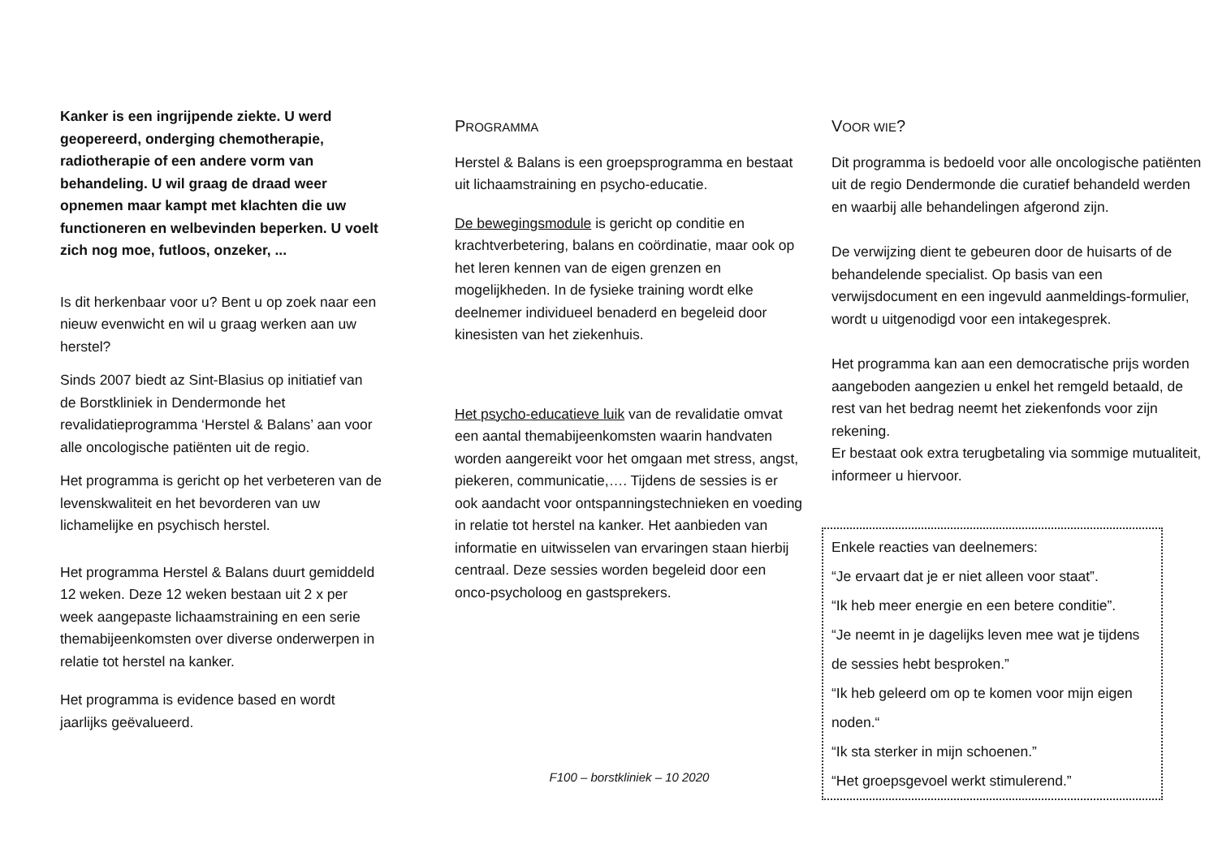Kanker is een ingrijpende ziekte. U werd geopereerd, onderging chemotherapie, radiotherapie of een andere vorm van behandeling. U wil graag de draad weer opnemen maar kampt met klachten die uw functioneren en welbevinden beperken. U voelt zich nog moe, futloos, onzeker, ...
Is dit herkenbaar voor u? Bent u op zoek naar een nieuw evenwicht en wil u graag werken aan uw herstel?
Sinds 2007 biedt az Sint-Blasius op initiatief van de Borstkliniek in Dendermonde het revalidatieprogramma ‘Herstel & Balans’ aan voor alle oncologische patiënten uit de regio.
Het programma is gericht op het verbeteren van de levenskwaliteit en het bevorderen van uw lichamelijke en psychisch herstel.
Het programma Herstel & Balans duurt gemiddeld 12 weken. Deze 12 weken bestaan uit 2 x per week aangepaste lichaamstraining en een serie themabijeenkomsten over diverse onderwerpen in relatie tot herstel na kanker.
Het programma is evidence based en wordt jaarlijks geëvalueerd.
PROGRAMMA
Herstel & Balans is een groepsprogramma en bestaat uit lichaamstraining en psycho-educatie.
De bewegingsmodule is gericht op conditie en krachtverbetering, balans en coördinatie, maar ook op het leren kennen van de eigen grenzen en mogelijkheden. In de fysieke training wordt elke deelnemer individueel benaderd en begeleid door kinesisten van het ziekenhuis.
Het psycho-educatieve luik van de revalidatie omvat een aantal themabijeenkomsten waarin handvaten worden aangereikt voor het omgaan met stress, angst, piekeren, communicatie,…. Tijdens de sessies is er ook aandacht voor ontspanningstechnieken en voeding in relatie tot herstel na kanker. Het aanbieden van informatie en uitwisselen van ervaringen staan hierbij centraal. Deze sessies worden begeleid door een onco-psycholoog en gastsprekers.
F100 – borstkliniek – 10 2020
VOOR WIE?
Dit programma is bedoeld voor alle oncologische patiënten uit de regio Dendermonde die curatief behandeld werden en waarbij alle behandelingen afgerond zijn.
De verwijzing dient te gebeuren door de huisarts of de behandelende specialist. Op basis van een verwijsdocument en een ingevuld aanmeldings-formulier, wordt u uitgenodigd voor een intakegesprek.
Het programma kan aan een democratische prijs worden aangeboden aangezien u enkel het remgeld betaald, de rest van het bedrag neemt het ziekenfonds voor zijn rekening.
Er bestaat ook extra terugbetaling via sommige mutualiteit, informeer u hiervoor.
Enkele reacties van deelnemers:
“Je ervaart dat je er niet alleen voor staat”.
“Ik heb meer energie en een betere conditie”.
“Je neemt in je dagelijks leven mee wat je tijdens de sessies hebt besproken.”
“Ik heb geleerd om op te komen voor mijn eigen noden.“
“Ik sta sterker in mijn schoenen.”
“Het groepsgevoel werkt stimulerend.”